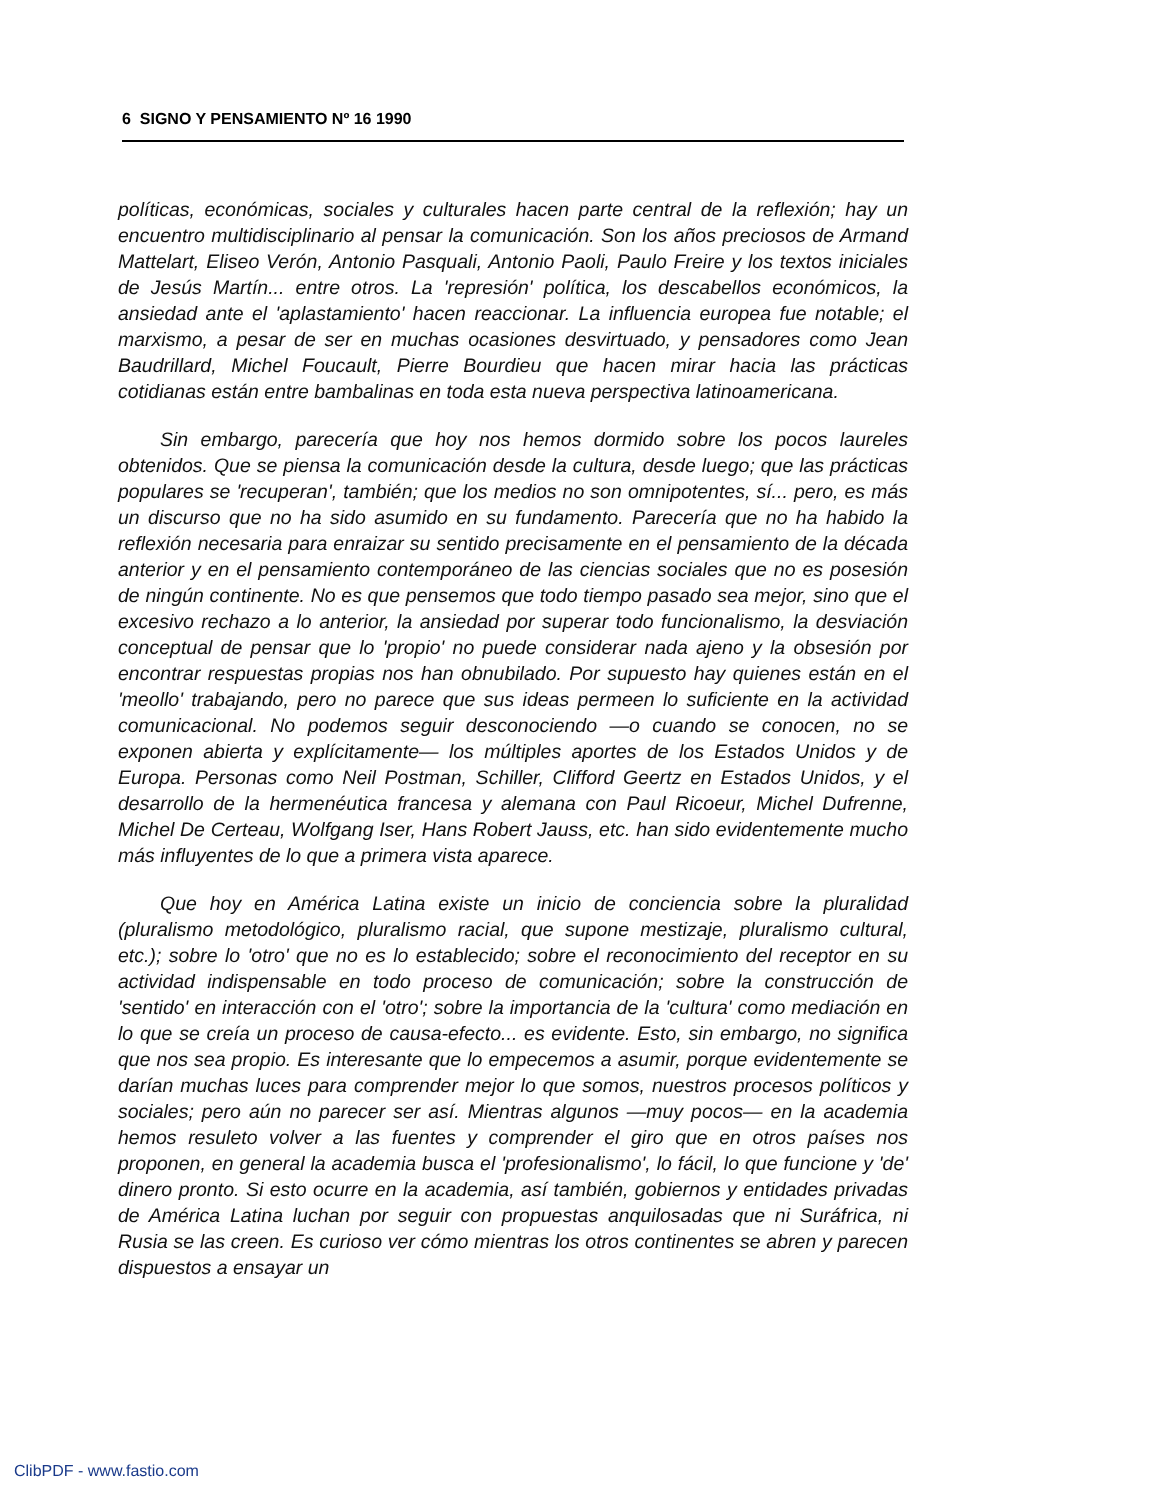6 SIGNO Y PENSAMIENTO Nº 16 1990
políticas, económicas, sociales y culturales hacen parte central de la reflexión; hay un encuentro multidisciplinario al pensar la comunicación. Son los años preciosos de Armand Mattelart, Eliseo Verón, Antonio Pasquali, Antonio Paoli, Paulo Freire y los textos iniciales de Jesús Martín... entre otros. La 'represión' política, los descabellos económicos, la ansiedad ante el 'aplastamiento' hacen reaccionar. La influencia europea fue notable; el marxismo, a pesar de ser en muchas ocasiones desvirtuado, y pensadores como Jean Baudrillard, Michel Foucault, Pierre Bourdieu que hacen mirar hacia las prácticas cotidianas están entre bambalinas en toda esta nueva perspectiva latinoamericana.
Sin embargo, parecería que hoy nos hemos dormido sobre los pocos laureles obtenidos. Que se piensa la comunicación desde la cultura, desde luego; que las prácticas populares se 'recuperan', también; que los medios no son omnipotentes, sí... pero, es más un discurso que no ha sido asumido en su fundamento. Parecería que no ha habido la reflexión necesaria para enraizar su sentido precisamente en el pensamiento de la década anterior y en el pensamiento contemporáneo de las ciencias sociales que no es posesión de ningún continente. No es que pensemos que todo tiempo pasado sea mejor, sino que el excesivo rechazo a lo anterior, la ansiedad por superar todo funcionalismo, la desviación conceptual de pensar que lo 'propio' no puede considerar nada ajeno y la obsesión por encontrar respuestas propias nos han obnubilado. Por supuesto hay quienes están en el 'meollo' trabajando, pero no parece que sus ideas permeen lo suficiente en la actividad comunicacional. No podemos seguir desconociendo —o cuando se conocen, no se exponen abierta y explícitamente— los múltiples aportes de los Estados Unidos y de Europa. Personas como Neil Postman, Schiller, Clifford Geertz en Estados Unidos, y el desarrollo de la hermenéutica francesa y alemana con Paul Ricoeur, Michel Dufrenne, Michel De Certeau, Wolfgang Iser, Hans Robert Jauss, etc. han sido evidentemente mucho más influyentes de lo que a primera vista aparece.
Que hoy en América Latina existe un inicio de conciencia sobre la pluralidad (pluralismo metodológico, pluralismo racial, que supone mestizaje, pluralismo cultural, etc.); sobre lo 'otro' que no es lo establecido; sobre el reconocimiento del receptor en su actividad indispensable en todo proceso de comunicación; sobre la construcción de 'sentido' en interacción con el 'otro'; sobre la importancia de la 'cultura' como mediación en lo que se creía un proceso de causa-efecto... es evidente. Esto, sin embargo, no significa que nos sea propio. Es interesante que lo empecemos a asumir, porque evidentemente se darían muchas luces para comprender mejor lo que somos, nuestros procesos políticos y sociales; pero aún no parecer ser así. Mientras algunos —muy pocos— en la academia hemos resuleto volver a las fuentes y comprender el giro que en otros países nos proponen, en general la academia busca el 'profesionalismo', lo fácil, lo que funcione y 'de' dinero pronto. Si esto ocurre en la academia, así también, gobiernos y entidades privadas de América Latina luchan por seguir con propuestas anquilosadas que ni Suráfrica, ni Rusia se las creen. Es curioso ver cómo mientras los otros continentes se abren y parecen dispuestos a ensayar un
ClibPDF - www.fastio.com